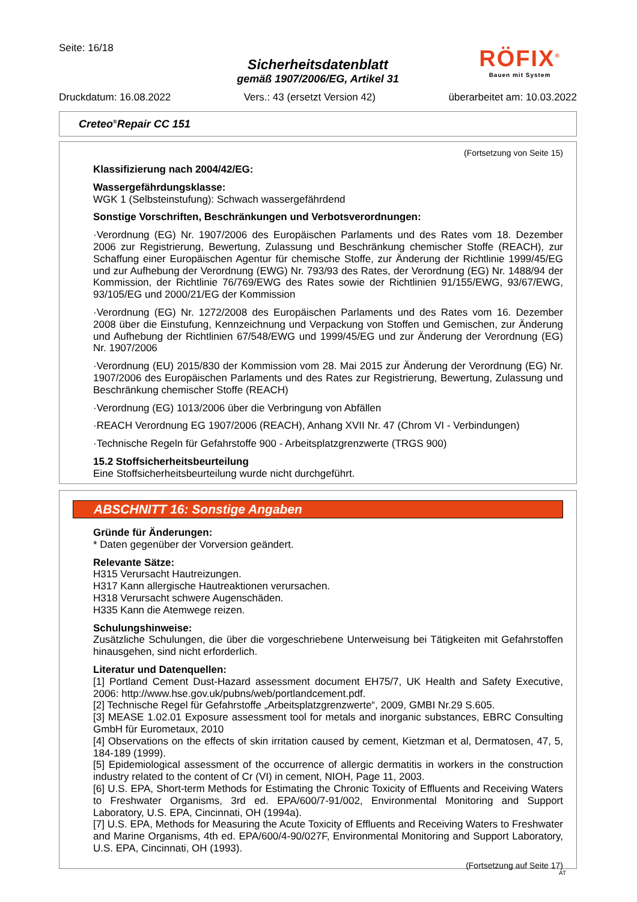Seite: 16/18
RÖFIX<sup>®</sup>
Bauen mit System
Sicherheitsdatenblatt
gemäß 1907/2006/EG, Artikel 31
Druckdatum: 16.08.2022 Vers.: 43 (ersetzt Version 42) überarbeitet am: 10.03.2022
Creteo<sup>®</sup>Repair CC 151
(Fortsetzung von Seite 15)
Klassifizierung nach 2004/42/EG:
Wassergefährdungsklasse:
WGK 1 (Selbsteinstufung): Schwach wassergefährdend
Sonstige Vorschriften, Beschränkungen und Verbotsverordnungen:
·Verordnung (EG) Nr. 1907/2006 des Europäischen Parlaments und des Rates vom 18. Dezember 2006 zur Registrierung, Bewertung, Zulassung und Beschränkung chemischer Stoffe (REACH), zur Schaffung einer Europäischen Agentur für chemische Stoffe, zur Änderung der Richtlinie 1999/45/EG und zur Aufhebung der Verordnung (EWG) Nr. 793/93 des Rates, der Verordnung (EG) Nr. 1488/94 der Kommission, der Richtlinie 76/769/EWG des Rates sowie der Richtlinien 91/155/EWG, 93/67/EWG, 93/105/EG und 2000/21/EG der Kommission
·Verordnung (EG) Nr. 1272/2008 des Europäischen Parlaments und des Rates vom 16. Dezember 2008 über die Einstufung, Kennzeichnung und Verpackung von Stoffen und Gemischen, zur Änderung und Aufhebung der Richtlinien 67/548/EWG und 1999/45/EG und zur Änderung der Verordnung (EG) Nr. 1907/2006
·Verordnung (EU) 2015/830 der Kommission vom 28. Mai 2015 zur Änderung der Verordnung (EG) Nr. 1907/2006 des Europäischen Parlaments und des Rates zur Registrierung, Bewertung, Zulassung und Beschränkung chemischer Stoffe (REACH)
·Verordnung (EG) 1013/2006 über die Verbringung von Abfällen
·REACH Verordnung EG 1907/2006 (REACH), Anhang XVII Nr. 47 (Chrom VI - Verbindungen)
·Technische Regeln für Gefahrstoffe 900 - Arbeitsplatzgrenzwerte (TRGS 900)
15.2 Stoffsicherheitsbeurteilung
Eine Stoffsicherheitsbeurteilung wurde nicht durchgeführt.
ABSCHNITT 16: Sonstige Angaben
Gründe für Änderungen:
* Daten gegenüber der Vorversion geändert.
Relevante Sätze:
H315 Verursacht Hautreizungen.
H317 Kann allergische Hautreaktionen verursachen.
H318 Verursacht schwere Augenschäden.
H335 Kann die Atemwege reizen.
Schulungshinweise:
Zusätzliche Schulungen, die über die vorgeschriebene Unterweisung bei Tätigkeiten mit Gefahrstoffen hinausgehen, sind nicht erforderlich.
Literatur und Datenquellen:
[1] Portland Cement Dust-Hazard assessment document EH75/7, UK Health and Safety Executive, 2006: http://www.hse.gov.uk/pubns/web/portlandcement.pdf.
[2] Technische Regel für Gefahrstoffe „Arbeitsplatzgrenzwerte“, 2009, GMBI Nr.29 S.605.
[3] MEASE 1.02.01 Exposure assessment tool for metals and inorganic substances, EBRC Consulting GmbH für Eurometaux, 2010
[4] Observations on the effects of skin irritation caused by cement, Kietzman et al, Dermatosen, 47, 5, 184-189 (1999).
[5] Epidemiological assessment of the occurrence of allergic dermatitis in workers in the construction industry related to the content of Cr (VI) in cement, NIOH, Page 11, 2003.
[6] U.S. EPA, Short-term Methods for Estimating the Chronic Toxicity of Effluents and Receiving Waters to Freshwater Organisms, 3rd ed. EPA/600/7-91/002, Environmental Monitoring and Support Laboratory, U.S. EPA, Cincinnati, OH (1994a).
[7] U.S. EPA, Methods for Measuring the Acute Toxicity of Effluents and Receiving Waters to Freshwater and Marine Organisms, 4th ed. EPA/600/4-90/027F, Environmental Monitoring and Support Laboratory, U.S. EPA, Cincinnati, OH (1993).
(Fortsetzung auf Seite 17)
AT